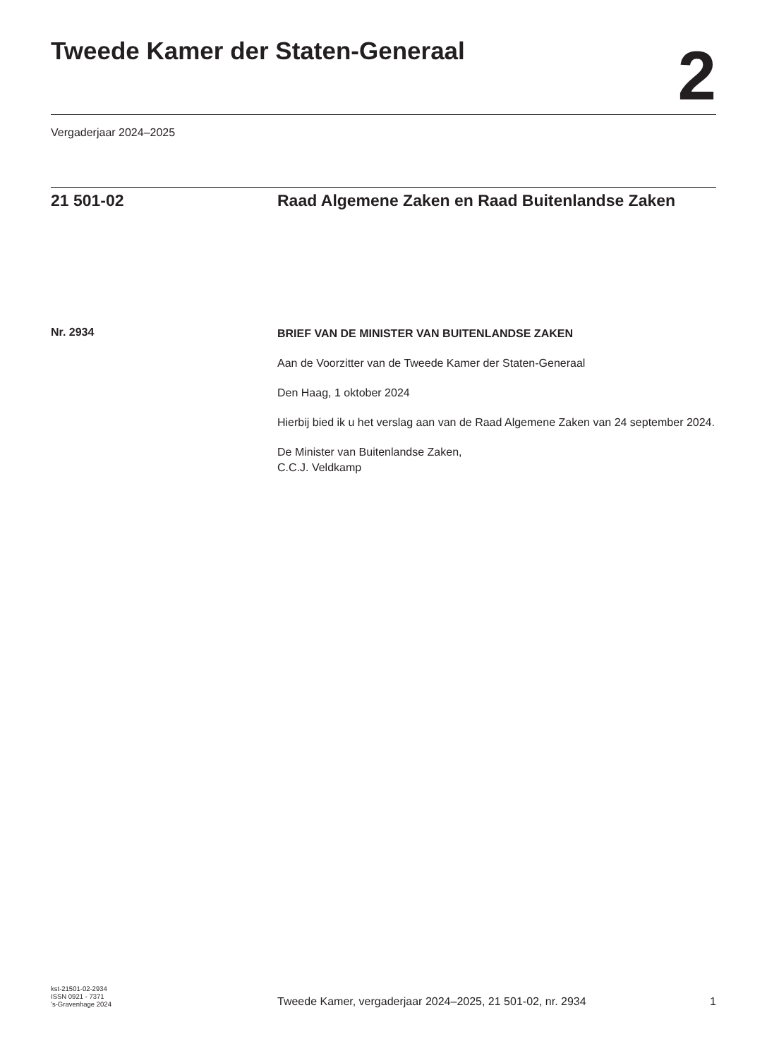Tweede Kamer der Staten-Generaal
2
Vergaderjaar 2024–2025
21 501-02 Raad Algemene Zaken en Raad Buitenlandse Zaken
Nr. 2934
BRIEF VAN DE MINISTER VAN BUITENLANDSE ZAKEN
Aan de Voorzitter van de Tweede Kamer der Staten-Generaal
Den Haag, 1 oktober 2024
Hierbij bied ik u het verslag aan van de Raad Algemene Zaken van 24 september 2024.
De Minister van Buitenlandse Zaken,
C.C.J. Veldkamp
kst-21501-02-2934
ISSN 0921 - 7371
’s-Gravenhage 2024
Tweede Kamer, vergaderjaar 2024–2025, 21 501-02, nr. 2934
1